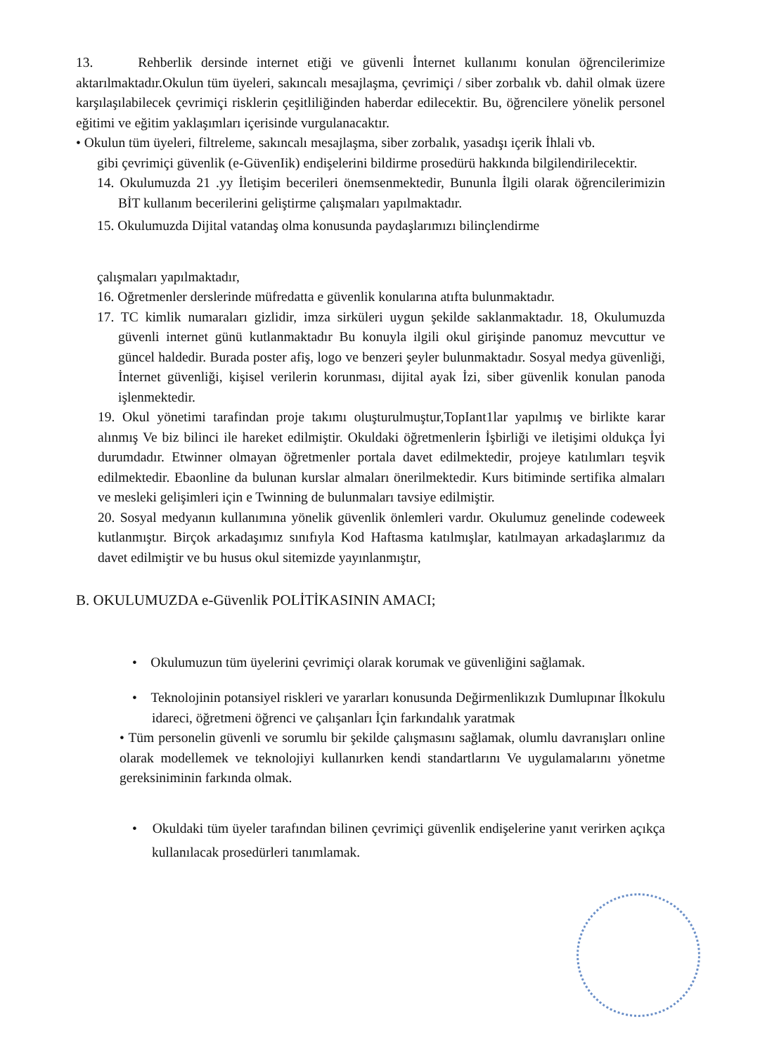13. Rehberlik dersinde internet etiği ve güvenli İnternet kullanımı konulan öğrencilerimize aktarılmaktadır.Okulun tüm üyeleri, sakıncalı mesajlaşma, çevrimiçi / siber zorbalık vb. dahil olmak üzere karşılaşılabilecek çevrimiçi risklerin çeşitliliğinden haberdar edilecektir. Bu, öğrencilere yönelik personel eğitimi ve eğitim yaklaşımları içerisinde vurgulanacaktır.
• Okulun tüm üyeleri, filtreleme, sakıncalı mesajlaşma, siber zorbalık, yasadışı içerik İhlali vb.
gibi çevrimiçi güvenlik (e-GüvenIik) endişelerini bildirme prosedürü hakkında bilgilendirilecektir.
14. Okulumuzda 21 .yy İletişim becerileri önemsenmektedir, Bununla İlgili olarak öğrencilerimizin BİT kullanım becerilerini geliştirme çalışmaları yapılmaktadır.
15. Okulumuzda Dijital vatandaş olma konusunda paydaşlarımızı bilinçlendirme
çalışmaları yapılmaktadır,
16. Oğretmenler derslerinde müfredatta e güvenlik konularına atıfta bulunmaktadır.
17. TC kimlik numaraları gizlidir, imza sirküleri uygun şekilde saklanmaktadır. 18, Okulumuzda güvenli internet günü kutlanmaktadır Bu konuyla ilgili okul girişinde panomuz mevcuttur ve güncel haldedir. Burada poster afiş, logo ve benzeri şeyler bulunmaktadır. Sosyal medya güvenliği, İnternet güvenliği, kişisel verilerin korunması, dijital ayak İzi, siber güvenlik konulan panoda işlenmektedir.
19. Okul yönetimi tarafindan proje takımı oluşturulmuştur,TopIant1lar yapılmış ve birlikte karar alınmış Ve biz bilinci ile hareket edilmiştir. Okuldaki öğretmenlerin İşbirliği ve iletişimi oldukça İyi durumdadır. Etwinner olmayan öğretmenler portala davet edilmektedir, projeye katılımları teşvik edilmektedir. Ebaonline da bulunan kurslar almaları önerilmektedir. Kurs bitiminde sertifika almaları ve mesleki gelişimleri için e Twinning de bulunmaları tavsiye edilmiştir.
20. Sosyal medyanın kullanımına yönelik güvenlik önlemleri vardır. Okulumuz genelinde codeweek kutlanmıştır. Birçok arkadaşımız sınıfıyla Kod Haftasma katılmışlar, katılmayan arkadaşlarımız da davet edilmiştir ve bu husus okul sitemizde yayınlanmıştır,
B. OKULUMUZDA e-Güvenlik POLİTİKASININ AMACI;
• Okulumuzun tüm üyelerini çevrimiçi olarak korumak ve güvenliğini sağlamak.
• Teknolojinin potansiyel riskleri ve yararları konusunda Değirmenlikızık Dumlupınar İlkokulu idareci, öğretmeni öğrenci ve çalışanları İçin farkındalık yaratmak
• Tüm personelin güvenli ve sorumlu bir şekilde çalışmasını sağlamak, olumlu davranışları online olarak modellemek ve teknolojiyi kullanırken kendi standartlarını Ve uygulamalarını yönetme gereksiniminin farkında olmak.
• Okuldaki tüm üyeler tarafından bilinen çevrimiçi güvenlik endişelerine yanıt verirken açıkça kullanılacak prosedürleri tanımlamak.